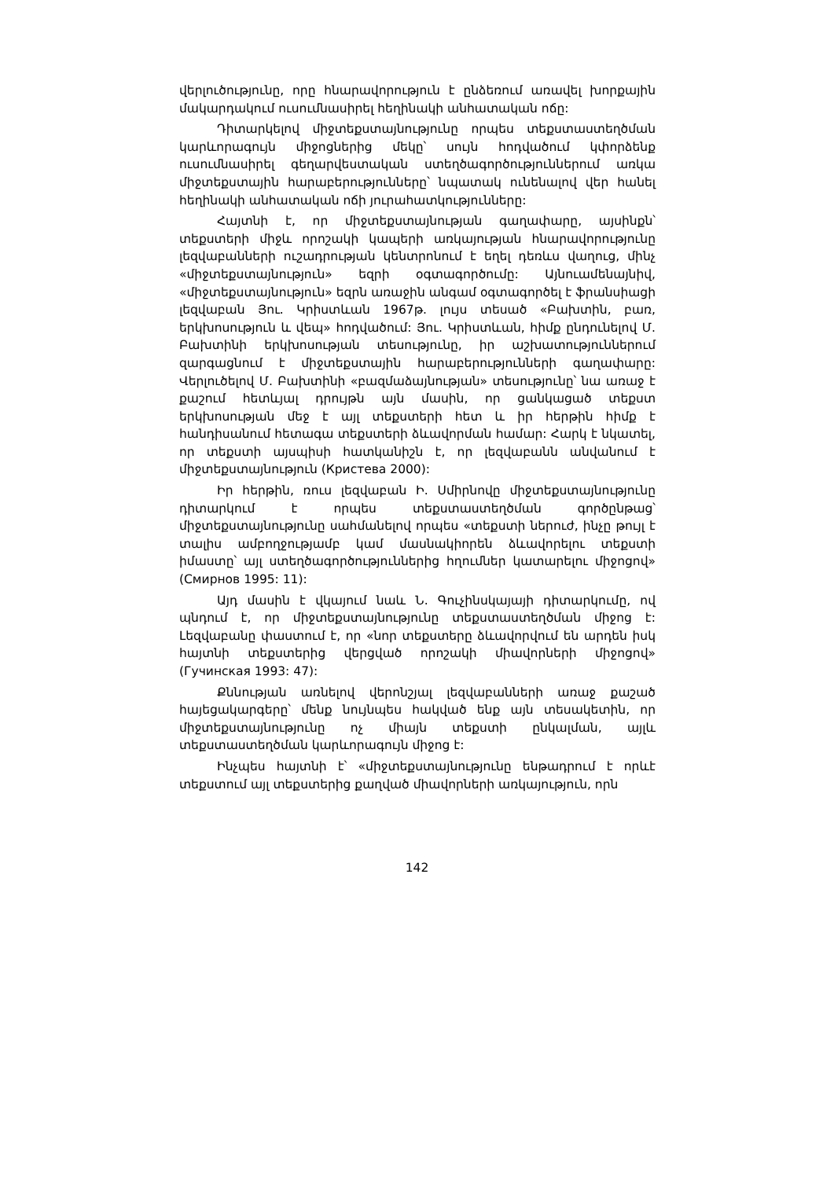վերլուծությունը, որը հնարավորություն է ընձեռում առավել խորքային մակարդակում ուսումնասիրել հեղինակի անհատական ոճը:
Դիտարկելով միջտեքստայնությունը որպես տեքստաստեղծման կարևորագույն միջոցներից մեկը՝ սույն հոդվածում կփորձենք ուսումնասիրել գեղարվեստական ստեղծագործություններում առկա միջտեքստային հարաբերությունները՝ նպատակ ունենալով վեր հանել հեղինակի անհատական ոճի յուրահատկությունները:
Հայտնի է, որ միջտեքստայնության գաղափարը, այսինքն՝ տեքստերի միջև որոշակի կապերի առկայության հնարավորությունը լեզվաբանների ուշադրության կենտրոնում է եղել դեռևս վաղուց, մինչ «միջտեքստայնություն» եզրի օգտագործումը: Այնուամենայնիվ, «միջտեքստայնություն» եզրն առաջին անգամ օգտագործել է ֆրանսիացի լեզվաբան Յու. Կրիստևան 1967թ. լույս տեսած «Բախտին, բառ, երկխոսություն և վեպ» հոդվածում: Յու. Կրիստևան, հիմք ընդունելով Մ. Բախտինի երկխոսության տեսությունը, իր աշխատություններում զարգացնում է միջտեքստային հարաբերությունների գաղափարը: Վերլուծելով Մ. Բախտինի «բազմաձայնության» տեսությունը՝ նա առաջ է քաշում հետևյալ դրույթն այն մասին, որ ցանկացած տեքստ երկխոսության մեջ է այլ տեքստերի հետ և իր հերթին հիմք է հանդիսանում հետագա տեքստերի ձևավորման համար: Հարկ է նկատել, որ տեքստի այսպիսի հատկանիշն է, որ լեզվաբանն անվանում է միջտեքստայնություն (Кристева 2000):
Իր հերթին, ռուս լեզվաբան Ի. Սմիրնովը միջտեքստայնությունը դիտարկում է որպես տեքստաստեղծման գործընթաց՝ միջտեքստայնությունը սահմանելով որպես «տեքստի ներուժ, ինչը թույլ է տալիս ամբողջությամբ կամ մասնակիորեն ձևավորելու տեքստի իմաստը՝ այլ ստեղծագործություններից հղումներ կատարելու միջոցով» (Смирнов 1995: 11):
Այդ մասին է վկայում նաև Ն. Գուչինսկայայի դիտարկումը, ով պնդում է, որ միջտեքստայնությունը տեքստաստեղծման միջոց է: Լեզվաբանը փաստում է, որ «նոր տեքստերը ձևավորվում են արդեն իսկ հայտնի տեքստերից վերցված որոշակի միավորների միջոցով» (Гучинская 1993: 47):
Քննության առնելով վերոնշյալ լեզվաբանների առաջ քաշած հայեցակարգերը՝ մենք նույնպես հակված ենք այն տեսակետին, որ միջտեքստայնությունը ոչ միայն տեքստի ընկալման, այլև տեքստաստեղծման կարևորագույն միջոց է:
Ինչպես հայտնի է՝ «միջտեքստայնությունը ենթադրում է որևէ տեքստում այլ տեքստերից քաղված միավորների առկայություն, որն
142